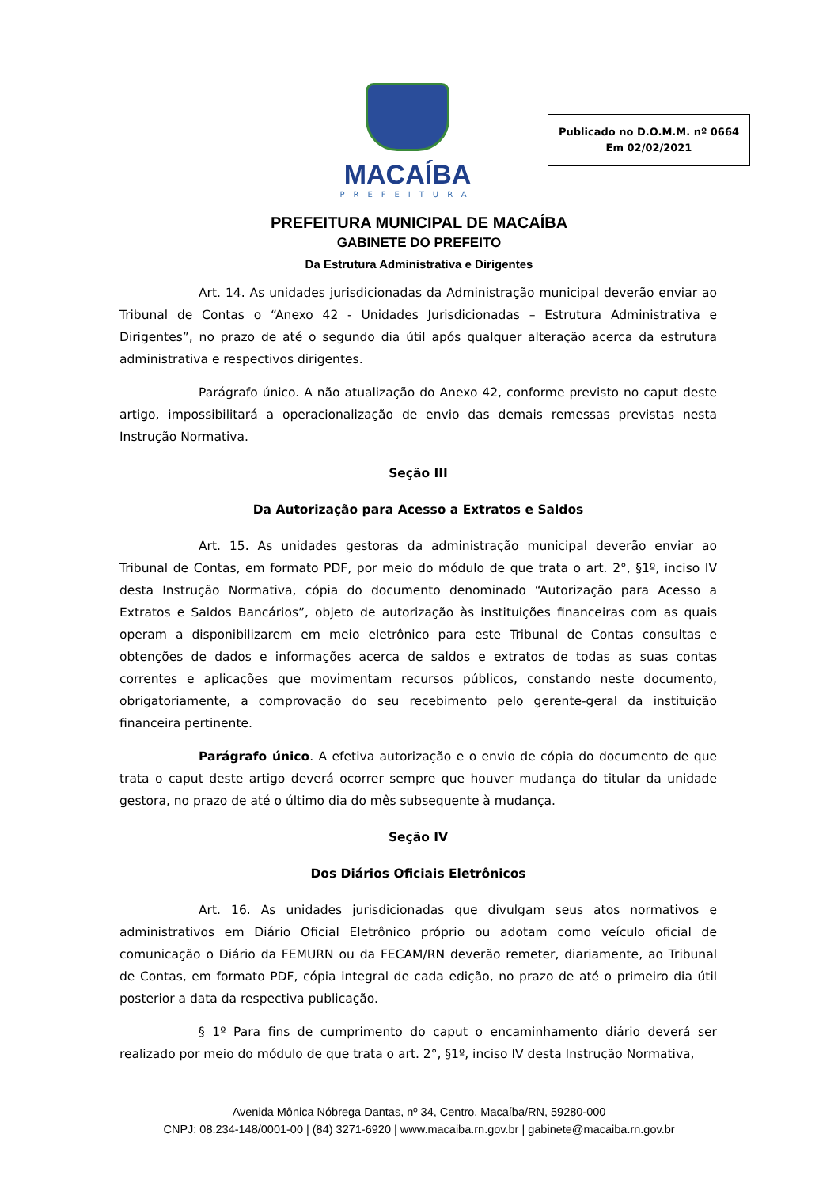MACAÍBA
PREFEITURA
Publicado no D.O.M.M. nº 0664
Em 02/02/2021
PREFEITURA MUNICIPAL DE MACAÍBA
GABINETE DO PREFEITO
Da Estrutura Administrativa e Dirigentes
Art. 14. As unidades jurisdicionadas da Administração municipal deverão enviar ao Tribunal de Contas o “Anexo 42 - Unidades Jurisdicionadas – Estrutura Administrativa e Dirigentes”, no prazo de até o segundo dia útil após qualquer alteração acerca da estrutura administrativa e respectivos dirigentes.
Parágrafo único. A não atualização do Anexo 42, conforme previsto no caput deste artigo, impossibilitará a operacionalização de envio das demais remessas previstas nesta Instrução Normativa.
Seção III
Da Autorização para Acesso a Extratos e Saldos
Art. 15. As unidades gestoras da administração municipal deverão enviar ao Tribunal de Contas, em formato PDF, por meio do módulo de que trata o art. 2°, §1º, inciso IV desta Instrução Normativa, cópia do documento denominado “Autorização para Acesso a Extratos e Saldos Bancários”, objeto de autorização às instituições financeiras com as quais operam a disponibilizarem em meio eletrônico para este Tribunal de Contas consultas e obtenções de dados e informações acerca de saldos e extratos de todas as suas contas correntes e aplicações que movimentam recursos públicos, constando neste documento, obrigatoriamente, a comprovação do seu recebimento pelo gerente-geral da instituição financeira pertinente.
Parágrafo único. A efetiva autorização e o envio de cópia do documento de que trata o caput deste artigo deverá ocorrer sempre que houver mudança do titular da unidade gestora, no prazo de até o último dia do mês subsequente à mudança.
Seção IV
Dos Diários Oficiais Eletrônicos
Art. 16. As unidades jurisdicionadas que divulgam seus atos normativos e administrativos em Diário Oficial Eletrônico próprio ou adotam como veículo oficial de comunicação o Diário da FEMURN ou da FECAM/RN deverão remeter, diariamente, ao Tribunal de Contas, em formato PDF, cópia integral de cada edição, no prazo de até o primeiro dia útil posterior a data da respectiva publicação.
§ 1º Para fins de cumprimento do caput o encaminhamento diário deverá ser realizado por meio do módulo de que trata o art. 2°, §1º, inciso IV desta Instrução Normativa,
Avenida Mônica Nóbrega Dantas, nº 34, Centro, Macaíba/RN, 59280-000
CNPJ: 08.234-148/0001-00 | (84) 3271-6920 | www.macaiba.rn.gov.br | gabinete@macaiba.rn.gov.br